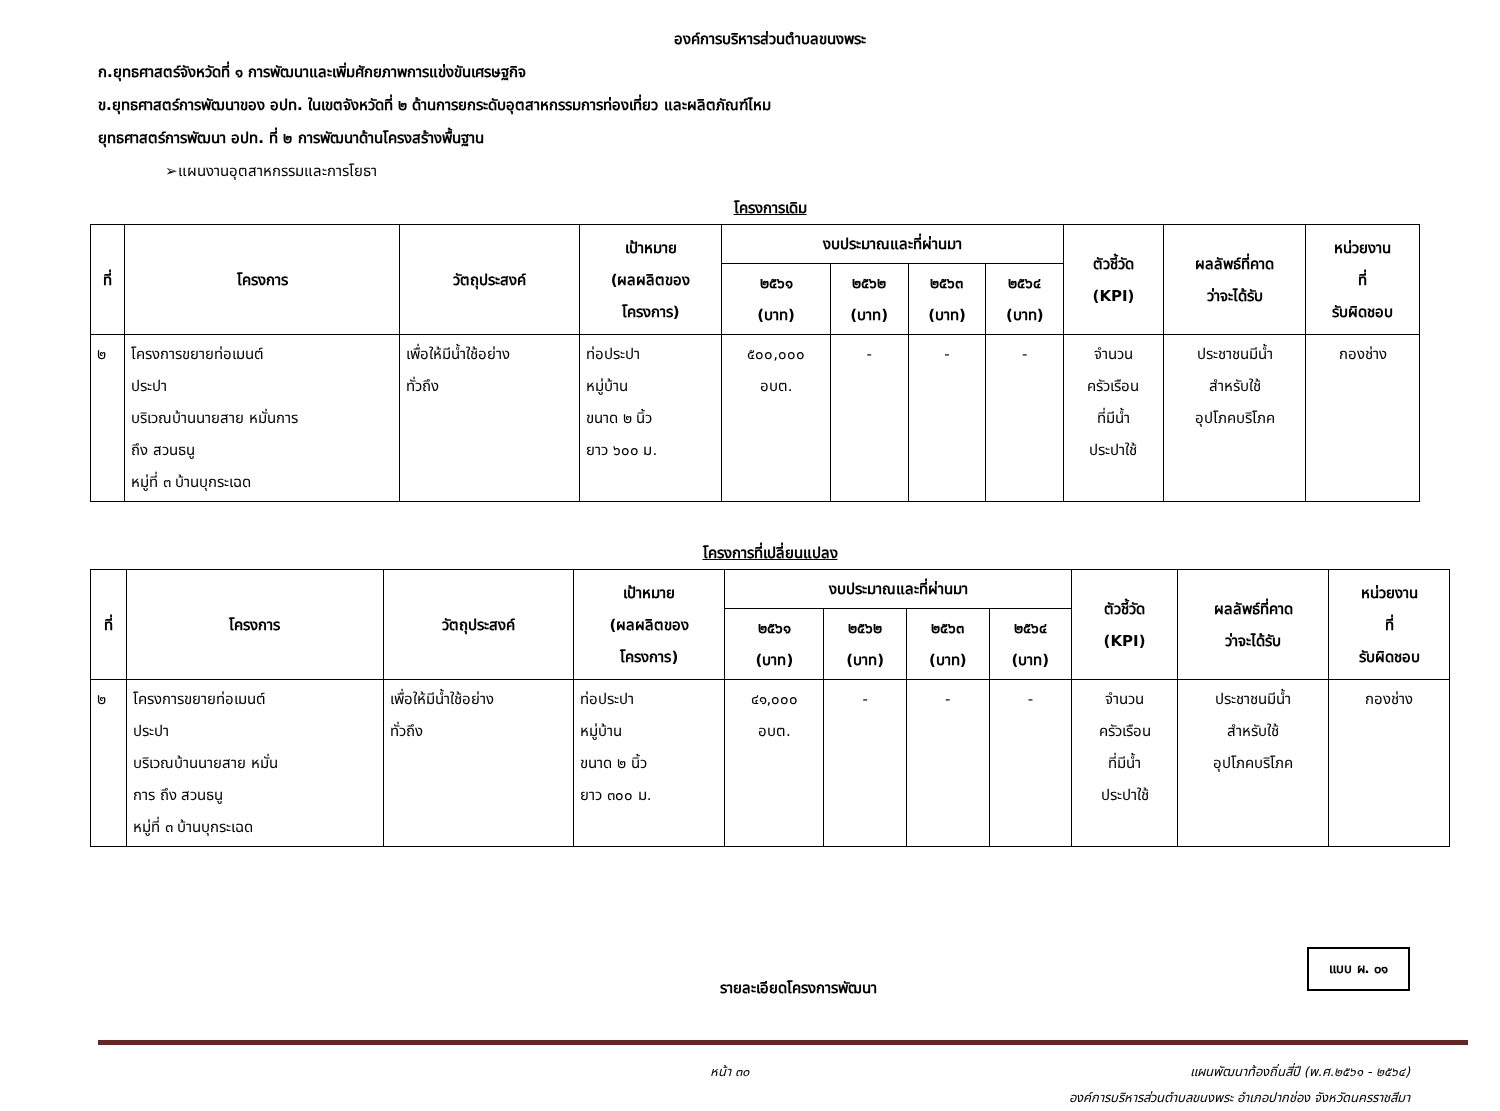องค์การบริหารส่วนตำบลขนงพระ
ก.ยุทธศาสตร์จังหวัดที่ ๑ การพัฒนาและเพิ่มศักยภาพการแข่งขันเศรษฐกิจ
ข.ยุทธศาสตร์การพัฒนาของ อปท. ในเขตจังหวัดที่ ๒ ด้านการยกระดับอุตสาหกรรมการท่องเที่ยว และผลิตภัณฑ์ไหม
ยุทธศาสตร์การพัฒนา อปท. ที่ ๒ การพัฒนาด้านโครงสร้างพื้นฐาน
➢แผนงานอุตสาหกรรมและการโยธา
โครงการเดิม
| ที่ | โครงการ | วัตถุประสงค์ | เป้าหมาย (ผลผลิตของ โครงการ) | งบประมาณและที่ผ่านมา | | | | ตัวชี้วัด (KPI) | ผลลัพธ์ที่คาด ว่าจะได้รับ | หน่วยงาน ที่ รับผิดชอบ |
| --- | --- | --- | --- | --- | --- | --- | --- | --- | --- | --- |
| | | | | ๒๕๖๑ (บาท) | ๒๕๖๒ (บาท) | ๒๕๖๓ (บาท) | ๒๕๖๔ (บาท) | | | |
| ๒ | โครงการขยายท่อเมนต์ ประปา บริเวณบ้านนายสาย หมั่นการ ถึง สวนธนู หมู่ที่ ๓ บ้านบุกระเฉด | เพื่อให้มีน้ำใช้อย่าง ทั่วถึง | ท่อประปา หมู่บ้าน ขนาด ๒ นิ้ว ยาว ๖๐๐ ม. | ๕๐๐,๐๐๐ อบต. | - | - | - | จำนวน ครัวเรือน ที่มีน้ำ ประปาใช้ | ประชาชนมีน้ำ สำหรับใช้ อุปโภคบริโภค | กองช่าง |
โครงการที่เปลี่ยนแปลง
| ที่ | โครงการ | วัตถุประสงค์ | เป้าหมาย (ผลผลิตของ โครงการ) | งบประมาณและที่ผ่านมา | | | | ตัวชี้วัด (KPI) | ผลลัพธ์ที่คาด ว่าจะได้รับ | หน่วยงาน ที่ รับผิดชอบ |
| --- | --- | --- | --- | --- | --- | --- | --- | --- | --- | --- |
| | | | | ๒๕๖๑ (บาท) | ๒๕๖๒ (บาท) | ๒๕๖๓ (บาท) | ๒๕๖๔ (บาท) | | | |
| ๒ | โครงการขยายท่อเมนต์ ประปา บริเวณบ้านนายสาย หมั่น การ ถึง สวนธนู หมู่ที่ ๓ บ้านบุกระเฉด | เพื่อให้มีน้ำใช้อย่าง ทั่วถึง | ท่อประปา หมู่บ้าน ขนาด ๒ นิ้ว ยาว ๓๐๐ ม. | ๔๑,๐๐๐ อบต. | - | - | - | จำนวน ครัวเรือน ที่มีน้ำ ประปาใช้ | ประชาชนมีน้ำ สำหรับใช้ อุปโภคบริโภค | กองช่าง |
แบบ ผ. ๐๑
รายละเอียดโครงการพัฒนา
หน้า ๓๐ แผนพัฒนาท้องถิ่นสี่ปี (พ.ศ.๒๕๖๑ - ๒๕๖๔)
องค์การบริหารส่วนตำบลขนงพระ อำเภอปากช่อง จังหวัดนครราชสีมา